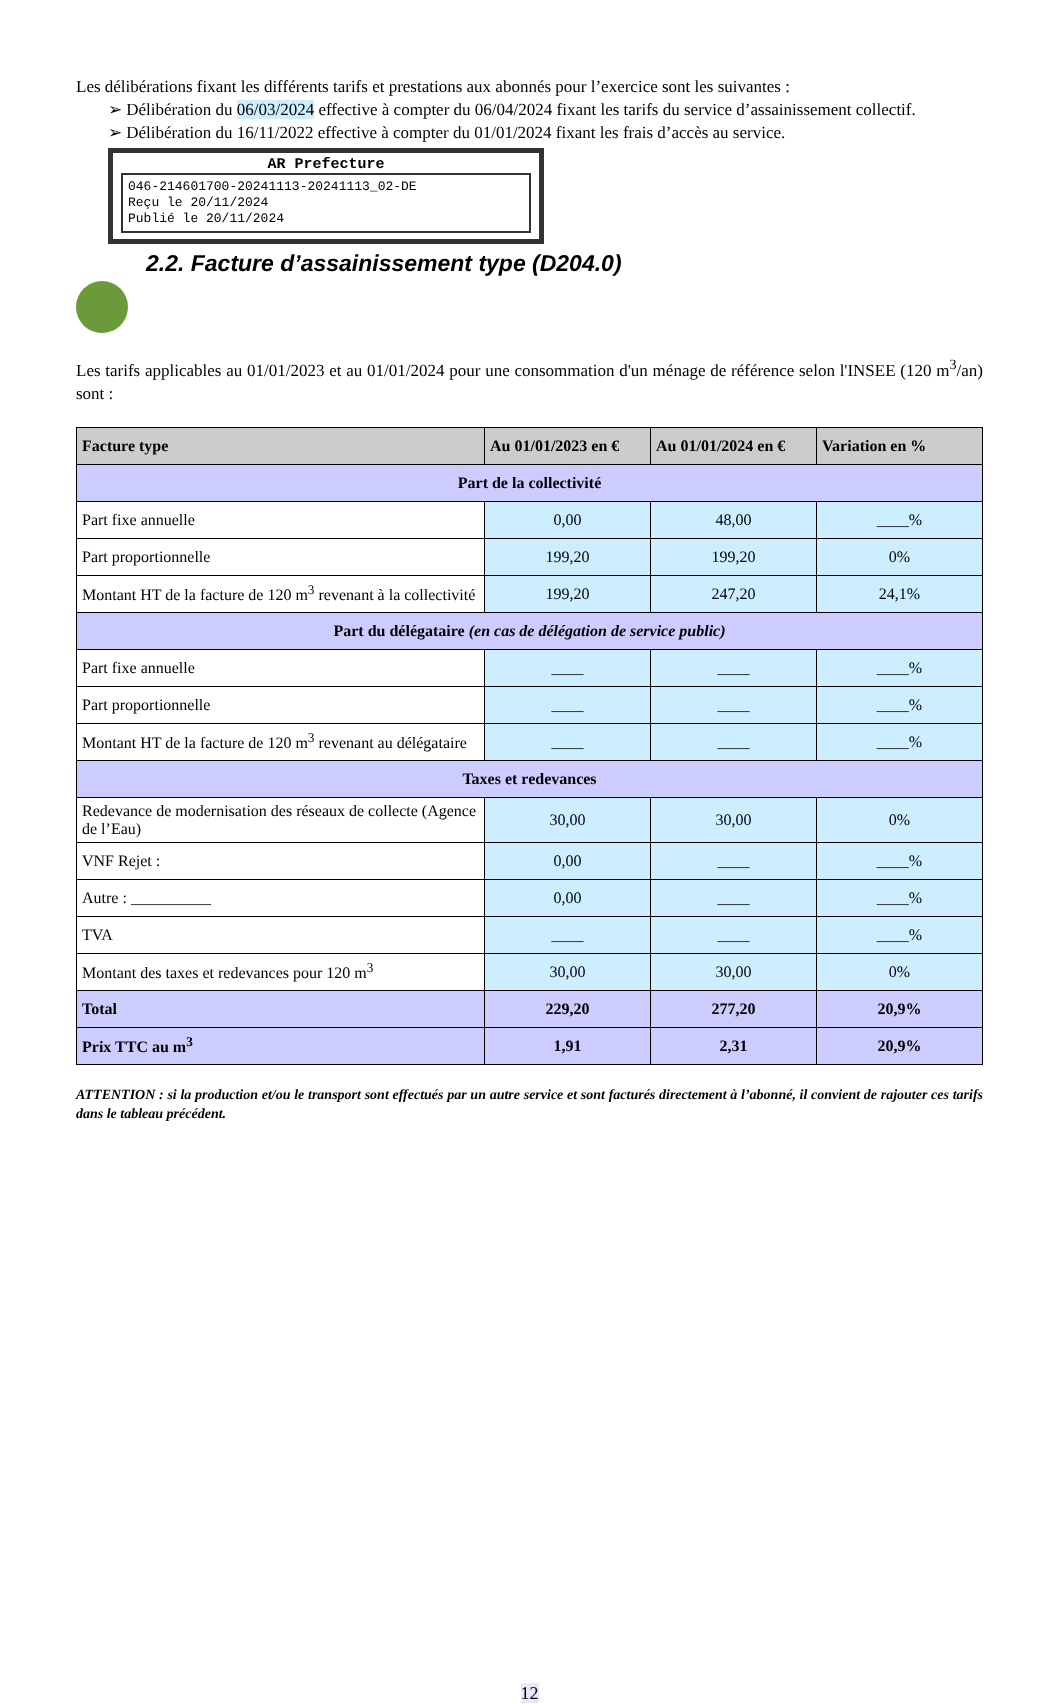Les délibérations fixant les différents tarifs et prestations aux abonnés pour l’exercice sont les suivantes :
➢ Délibération du 06/03/2024 effective à compter du 06/04/2024 fixant les tarifs du service d’assainissement collectif.
➢ Délibération du 16/11/2022 effective à compter du 01/01/2024 fixant les frais d’accès au service.
AR Prefecture
046-214601700-20241113-20241113_02-DE
Reçu le 20/11/2024
Publié le 20/11/2024
2.2. Facture d’assainissement type (D204.0)
Les tarifs applicables au 01/01/2023 et au 01/01/2024 pour une consommation d'un ménage de référence selon l'INSEE (120 m<sup>3</sup>/an) sont :
| Facture type | Au 01/01/2023 en € | Au 01/01/2024 en € | Variation en % |
| --- | --- | --- | --- |
| Part de la collectivité | | | |
| Part fixe annuelle | 0,00 | 48,00 | ____% |
| Part proportionnelle | 199,20 | 199,20 | 0% |
| Montant HT de la facture de 120 m<sup>3</sup> revenant à la collectivité | 199,20 | 247,20 | 24,1% |
| Part du délégataire (en cas de délégation de service public) | | | |
| Part fixe annuelle | ____ | ____ | ____% |
| Part proportionnelle | ____ | ____ | ____% |
| Montant HT de la facture de 120 m<sup>3</sup> revenant au délégataire | ____ | ____ | ____% |
| Taxes et redevances | | | |
| Redevance de modernisation des réseaux de collecte (Agence de l’Eau) | 30,00 | 30,00 | 0% |
| VNF Rejet : | 0,00 | ____ | ____% |
| Autre : __________ | 0,00 | ____ | ____% |
| TVA | ____ | ____ | ____% |
| Montant des taxes et redevances pour 120 m<sup>3</sup> | 30,00 | 30,00 | 0% |
| Total | 229,20 | 277,20 | 20,9% |
| Prix TTC au m<sup>3</sup> | 1,91 | 2,31 | 20,9% |
ATTENTION : si la production et/ou le transport sont effectués par un autre service et sont facturés directement à l’abonné, il convient de rajouter ces tarifs dans le tableau précédent.
12